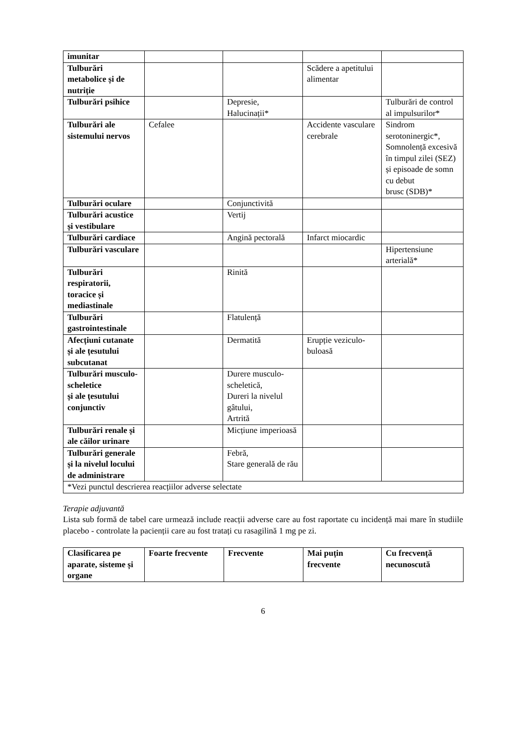| imunitar | | | | |
| Tulburări metabolice și de nutriție | | | Scădere a apetitului alimentar | |
| Tulburări psihice | | Depresie, Halucinații* | | Tulburări de control al impulsurilor* |
| Tulburări ale sistemului nervos | Cefalee | | Accidente vasculare cerebrale | Sindrom serotoninergic*, Somnolență excesivă în timpul zilei (SEZ) și episoade de somn cu debut brusc (SDB)* |
| Tulburări oculare | | Conjunctivită | | |
| Tulburări acustice și vestibulare | | Vertij | | |
| Tulburări cardiace | | Angină pectorală | Infarct miocardic | |
| Tulburări vasculare | | | | Hipertensiune arterială* |
| Tulburări respiratorii, toracice și mediastinale | | Rinită | | |
| Tulburări gastrointestinale | | Flatulență | | |
| Afecțiuni cutanate și ale țesutului subcutanat | | Dermatită | Erupție veziculo-buloasă | |
| Tulburări musculo-scheletice și ale țesutului conjunctiv | | Durere musculo-scheletică, Dureri la nivelul gâtului, Artrită | | |
| Tulburări renale și ale căilor urinare | | Micțiune imperioasă | | |
| Tulburări generale și la nivelul locului de administrare | | Febră, Stare generală de rău | | |
| *Vezi punctul descrierea reacțiilor adverse selectate | | | | |
Terapie adjuvantă
Lista sub formă de tabel care urmează include reacții adverse care au fost raportate cu incidență mai mare în studiile placebo - controlate la pacienții care au fost tratați cu rasagilină 1 mg pe zi.
| Clasificarea pe aparate, sisteme și organe | Foarte frecvente | Frecvente | Mai puțin frecvente | Cu frecvență necunoscută |
| --- | --- | --- | --- | --- |
6